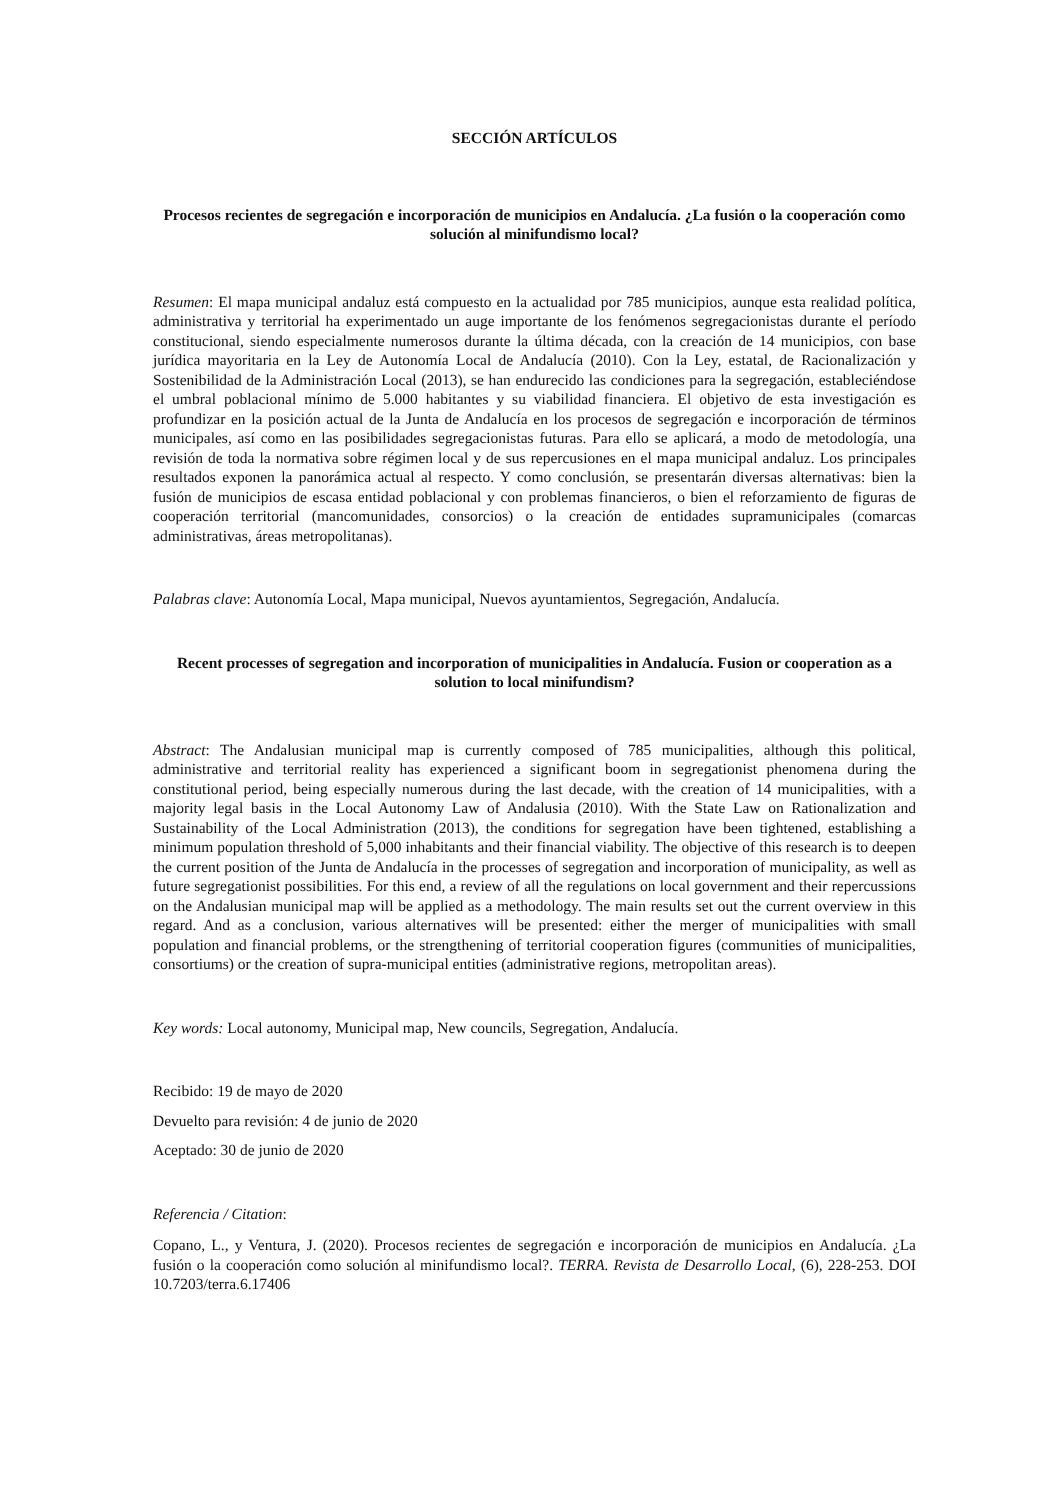SECCIÓN ARTÍCULOS
Procesos recientes de segregación e incorporación de municipios en Andalucía. ¿La fusión o la cooperación como solución al minifundismo local?
Resumen: El mapa municipal andaluz está compuesto en la actualidad por 785 municipios, aunque esta realidad política, administrativa y territorial ha experimentado un auge importante de los fenómenos segregacionistas durante el período constitucional, siendo especialmente numerosos durante la última década, con la creación de 14 municipios, con base jurídica mayoritaria en la Ley de Autonomía Local de Andalucía (2010). Con la Ley, estatal, de Racionalización y Sostenibilidad de la Administración Local (2013), se han endurecido las condiciones para la segregación, estableciéndose el umbral poblacional mínimo de 5.000 habitantes y su viabilidad financiera. El objetivo de esta investigación es profundizar en la posición actual de la Junta de Andalucía en los procesos de segregación e incorporación de términos municipales, así como en las posibilidades segregacionistas futuras. Para ello se aplicará, a modo de metodología, una revisión de toda la normativa sobre régimen local y de sus repercusiones en el mapa municipal andaluz. Los principales resultados exponen la panorámica actual al respecto. Y como conclusión, se presentarán diversas alternativas: bien la fusión de municipios de escasa entidad poblacional y con problemas financieros, o bien el reforzamiento de figuras de cooperación territorial (mancomunidades, consorcios) o la creación de entidades supramunicipales (comarcas administrativas, áreas metropolitanas).
Palabras clave: Autonomía Local, Mapa municipal, Nuevos ayuntamientos, Segregación, Andalucía.
Recent processes of segregation and incorporation of municipalities in Andalucía. Fusion or cooperation as a solution to local minifundism?
Abstract: The Andalusian municipal map is currently composed of 785 municipalities, although this political, administrative and territorial reality has experienced a significant boom in segregationist phenomena during the constitutional period, being especially numerous during the last decade, with the creation of 14 municipalities, with a majority legal basis in the Local Autonomy Law of Andalusia (2010). With the State Law on Rationalization and Sustainability of the Local Administration (2013), the conditions for segregation have been tightened, establishing a minimum population threshold of 5,000 inhabitants and their financial viability. The objective of this research is to deepen the current position of the Junta de Andalucía in the processes of segregation and incorporation of municipality, as well as future segregationist possibilities. For this end, a review of all the regulations on local government and their repercussions on the Andalusian municipal map will be applied as a methodology. The main results set out the current overview in this regard. And as a conclusion, various alternatives will be presented: either the merger of municipalities with small population and financial problems, or the strengthening of territorial cooperation figures (communities of municipalities, consortiums) or the creation of supra-municipal entities (administrative regions, metropolitan areas).
Key words: Local autonomy, Municipal map, New councils, Segregation, Andalucía.
Recibido: 19 de mayo de 2020
Devuelto para revisión: 4 de junio de 2020
Aceptado: 30 de junio de 2020
Referencia / Citation:
Copano, L., y Ventura, J. (2020). Procesos recientes de segregación e incorporación de municipios en Andalucía. ¿La fusión o la cooperación como solución al minifundismo local?. TERRA. Revista de Desarrollo Local, (6), 228-253. DOI 10.7203/terra.6.17406